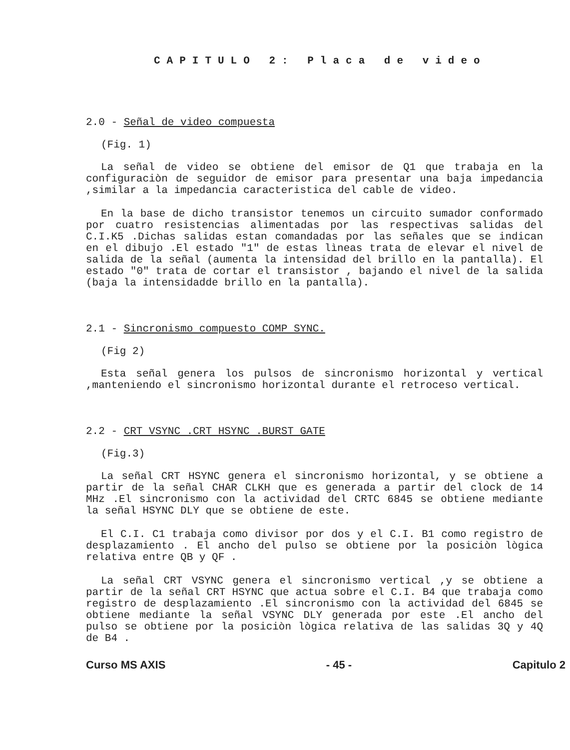CAPITULO 2: Placa de video
2.0 - Señal de video compuesta
(Fig. 1)
La señal de video se obtiene del emisor de Q1 que trabaja en la configuraciòn de seguidor de emisor para presentar una baja impedancia ,similar a la impedancia caracteristica del cable de video.
En la base de dicho transistor tenemos un circuito sumador conformado por cuatro resistencias alimentadas por las respectivas salidas del C.I.K5 .Dichas salidas estan comandadas por las señales que se indican en el dibujo .El estado "1" de estas lìneas trata de elevar el nivel de salida de la señal (aumenta la intensidad del brillo en la pantalla). El estado "0" trata de cortar el transistor , bajando el nivel de la salida (baja la intensidadde brillo en la pantalla).
2.1 - Sincronismo compuesto COMP SYNC.
(Fig 2)
Esta señal genera los pulsos de sincronismo horizontal y vertical ,manteniendo el sincronismo horizontal durante el retroceso vertical.
2.2 - CRT VSYNC .CRT HSYNC .BURST GATE
(Fig.3)
La señal CRT HSYNC genera el sincronismo horizontal, y se obtiene a partir de la señal CHAR CLKH que es generada a partir del clock de 14 MHz .El sincronismo con la actividad del CRTC 6845 se obtiene mediante la señal HSYNC DLY que se obtiene de este.
El C.I. C1 trabaja como divisor por dos y el C.I. B1 como registro de desplazamiento . El ancho del pulso se obtiene por la posiciòn lògica relativa entre QB y QF .
La señal CRT VSYNC genera el sincronismo vertical ,y se obtiene a partir de la señal CRT HSYNC que actua sobre el C.I. B4 que trabaja como registro de desplazamiento .El sincronismo con la actividad del 6845 se obtiene mediante la señal VSYNC DLY generada por este .El ancho del pulso se obtiene por la posiciòn lògica relativa de las salidas 3Q y 4Q de B4 .
Curso MS AXIS - 45 - Capitulo 2